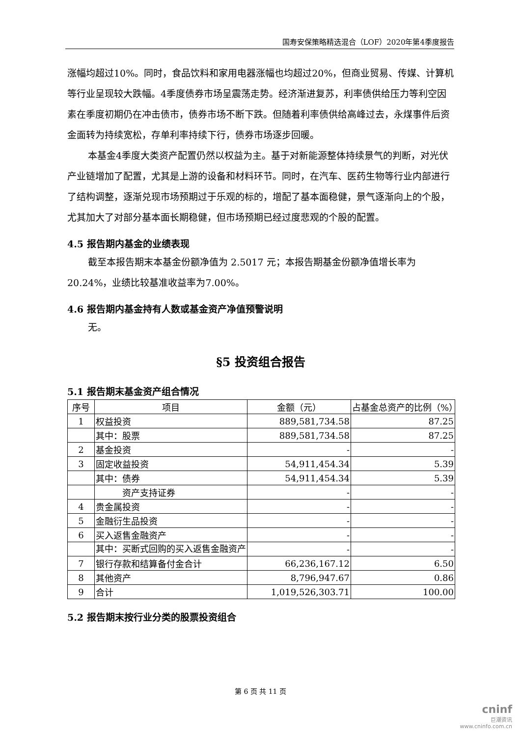国寿安保策略精选混合（LOF）2020年第4季度报告
涨幅均超过10%。同时，食品饮料和家用电器涨幅也均超过20%，但商业贸易、传媒、计算机等行业呈现较大跌幅。4季度债券市场呈震荡走势。经济渐进复苏，利率债供给压力等利空因素在季度初期仍在冲击债市，债券市场不断下跌。但随着利率债供给高峰过去，永煤事件后资金面转为持续宽松，存单利率持续下行，债券市场逐步回暖。
本基金4季度大类资产配置仍然以权益为主。基于对新能源整体持续景气的判断，对光伏产业链增加了配置，尤其是上游的设备和材料环节。同时，在汽车、医药生物等行业内部进行了结构调整，逐渐兑现市场预期过于乐观的标的，增配了基本面稳健，景气逐渐向上的个股，尤其加大了对部分基本面长期稳健，但市场预期已经过度悲观的个股的配置。
4.5 报告期内基金的业绩表现
截至本报告期末本基金份额净值为 2.5017 元；本报告期基金份额净值增长率为20.24%，业绩比较基准收益率为7.00%。
4.6 报告期内基金持有人数或基金资产净值预警说明
无。
§5 投资组合报告
5.1 报告期末基金资产组合情况
| 序号 | 项目 | 金额（元） | 占基金总资产的比例（%） |
| --- | --- | --- | --- |
| 1 | 权益投资 | 889,581,734.58 | 87.25 |
| | 其中：股票 | 889,581,734.58 | 87.25 |
| 2 | 基金投资 | - | - |
| 3 | 固定收益投资 | 54,911,454.34 | 5.39 |
| | 其中：债券 | 54,911,454.34 | 5.39 |
| | 资产支持证券 | - | - |
| 4 | 贵金属投资 | - | - |
| 5 | 金融衍生品投资 | - | - |
| 6 | 买入返售金融资产 | - | - |
| | 其中：买断式回购的买入返售金融资产 | - | - |
| 7 | 银行存款和结算备付金合计 | 66,236,167.12 | 6.50 |
| 8 | 其他资产 | 8,796,947.67 | 0.86 |
| 9 | 合计 | 1,019,526,303.71 | 100.00 |
5.2 报告期末按行业分类的股票投资组合
第 6 页 共 11 页
cninf
巨潮资讯
www.cninfo.com.cn